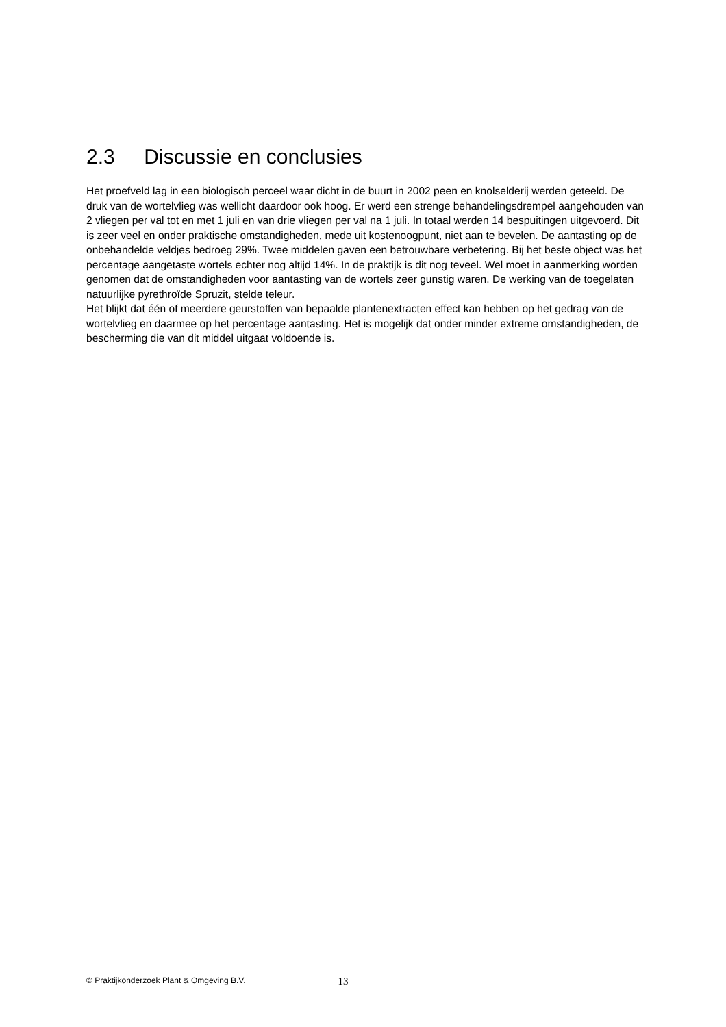2.3 Discussie en conclusies
Het proefveld lag in een biologisch perceel waar dicht in de buurt in 2002 peen en knolselderij werden geteeld. De druk van de wortelvlieg was wellicht daardoor ook hoog. Er werd een strenge behandelingsdrempel aangehouden van 2 vliegen per val tot en met 1 juli en van drie vliegen per val na 1 juli. In totaal werden 14 bespuitingen uitgevoerd. Dit is zeer veel en onder praktische omstandigheden, mede uit kostenoogpunt, niet aan te bevelen. De aantasting op de onbehandelde veldjes bedroeg 29%. Twee middelen gaven een betrouwbare verbetering. Bij het beste object was het percentage aangetaste wortels echter nog altijd 14%. In de praktijk is dit nog teveel. Wel moet in aanmerking worden genomen dat de omstandigheden voor aantasting van de wortels zeer gunstig waren. De werking van de toegelaten natuurlijke pyrethroïde Spruzit, stelde teleur.
Het blijkt dat één of meerdere geurstoffen van bepaalde plantenextracten effect kan hebben op het gedrag van de wortelvlieg en daarmee op het percentage aantasting. Het is mogelijk dat onder minder extreme omstandigheden, de bescherming die van dit middel uitgaat voldoende is.
© Praktijkonderzoek Plant & Omgeving B.V. 13